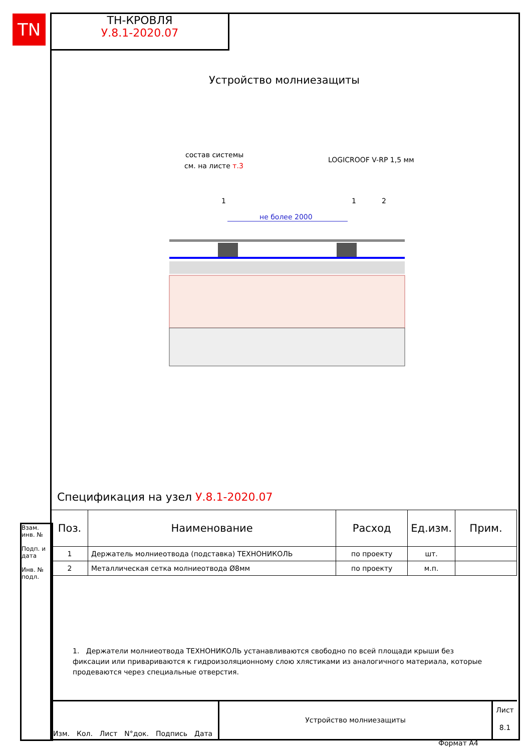TN
ТН-КРОВЛЯ
У.8.1-2020.07
Устройство молниезащиты
состав системы
см. на листе т.3
LOGICROOF V-RP 1,5 мм
1
1
2
не более 2000
Спецификация на узел У.8.1-2020.07
| Поз. | Наименование | Расход | Ед.изм. | Прим. |
| --- | --- | --- | --- | --- |
| 1 | Держатель молниеотвода (подставка) ТЕХНОНИКОЛЬ | по проекту | шт. | |
| 2 | Металлическая сетка молниеотвода Ø8мм | по проекту | м.п. | |
1. Держатели молниеотвода ТЕХНОНИКОЛЬ устанавливаются свободно по всей площади крыши без фиксации или привариваются к гидроизоляционному слою хлястиками из аналогичного материала, которые продеваются через специальные отверстия.
Взам. инв. №
Подп. и дата
Инв. № подл.
Изм. Кол. Лист N°док. Подпись Дата
Устройство молниезащиты
Лист
8.1
Формат А4